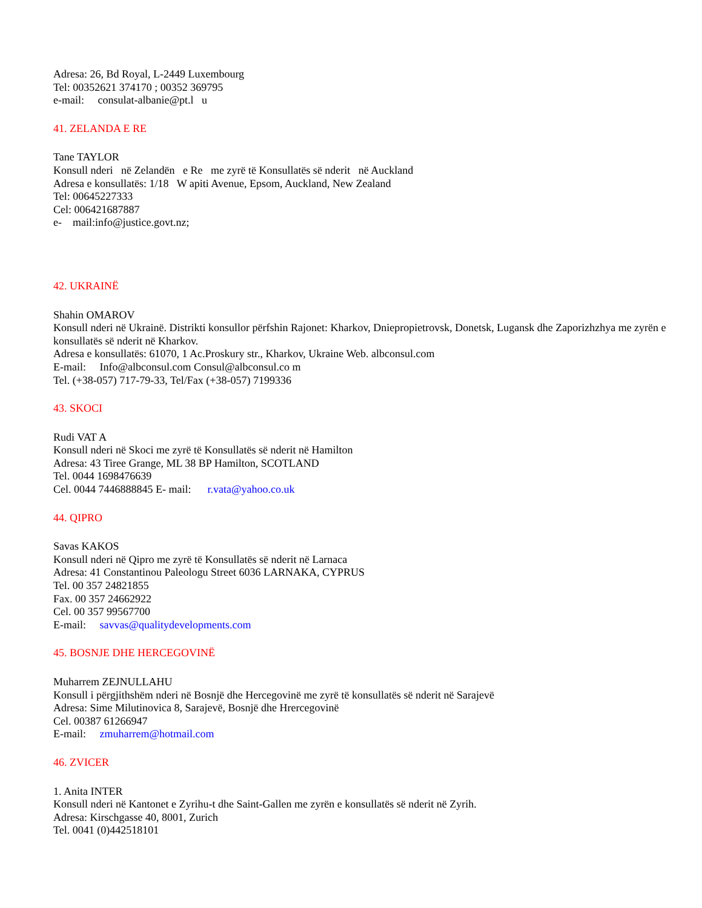Adresa: 26, Bd Royal, L-2449 Luxembourg
Tel: 00352621 374170 ; 00352 369795
e-mail: consulat-albanie@pt.l u
41. ZELANDA E RE
Tane TAYLOR
Konsull nderi në Zelandën e Re me zyrë të Konsullatës së nderit në Auckland
Adresa e konsullatës: 1/18 W apiti Avenue, Epsom, Auckland, New Zealand
Tel: 00645227333
Cel: 006421687887
e- mail:info@justice.govt.nz;
42. UKRAINË
Shahin OMAROV
Konsull nderi në Ukrainë. Distrikti konsullor përfshin Rajonet: Kharkov, Dniepropietrovsk, Donetsk, Lugansk dhe Zaporizhzhya me zyrën e konsullatës së nderit në Kharkov.
Adresa e konsullatës: 61070, 1 Ac.Proskury str., Kharkov, Ukraine Web. albconsul.com
E-mail: Info@albconsul.com Consul@albconsul.co m
Tel. (+38-057) 717-79-33, Tel/Fax (+38-057) 7199336
43. SKOCI
Rudi VAT A
Konsull nderi në Skoci me zyrë të Konsullatës së nderit në Hamilton
Adresa: 43 Tiree Grange, ML 38 BP Hamilton, SCOTLAND
Tel. 0044 1698476639
Cel. 0044 7446888845 E- mail: r.vata@yahoo.co.uk
44. QIPRO
Savas KAKOS
Konsull nderi në Qipro me zyrë të Konsullatës së nderit në Larnaca
Adresa: 41 Constantinou Paleologu Street 6036 LARNAKA, CYPRUS
Tel. 00 357 24821855
Fax. 00 357 24662922
Cel. 00 357 99567700
E-mail: savvas@qualitydevelopments.com
45. BOSNJE DHE HERCEGOVINË
Muharrem ZEJNULLAHU
Konsull i përgjithshëm nderi në Bosnjë dhe Hercegovinë me zyrë të konsullatës së nderit në Sarajevë
Adresa: Sime Milutinovica 8, Sarajevë, Bosnjë dhe Hrercegovinë
Cel. 00387 61266947
E-mail: zmuharrem@hotmail.com
46. ZVICER
1. Anita INTER
Konsull nderi në Kantonet e Zyrihu-t dhe Saint-Gallen me zyrën e konsullatës së nderit në Zyrih.
Adresa: Kirschgasse 40, 8001, Zurich
Tel. 0041 (0)442518101